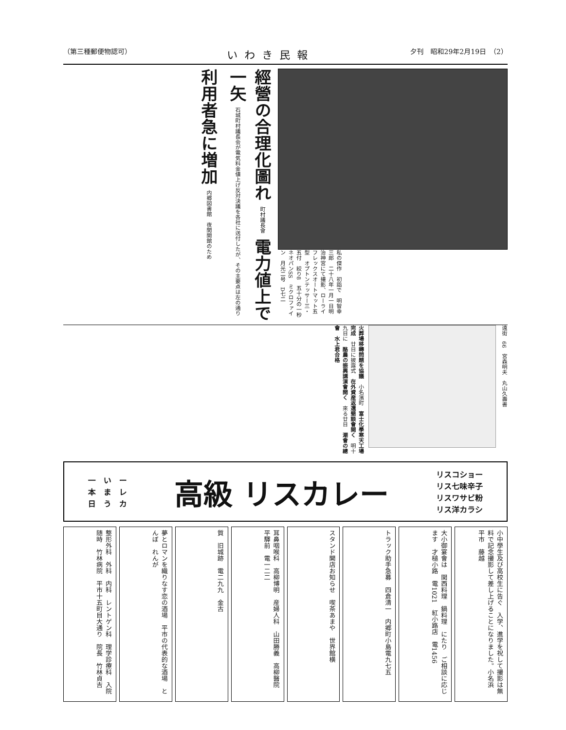（第三種郵便物認可） いわき民報 夕刊　昭和29年2月19日　（2）
私の傑作　初詣で　明智幸三郎　二十八年一月一日明治神宮にて撮影、ローライフレックスオートマット五型　オプトンテッサー三・五付　絞り8　五十分の一秒　ネオパンSS　ミクロファイン　月光二号　D七二
經營の合理化圖れ　町村議長會　電力値上で一矢　石城町村議長会が電気料金値上げ反対決議を各社に送付したが、その主要点は左の通り
利用者急に増加　内郷図書館　夜間開館のため
遠街　66　宮森明夫　丸山久壽書
火葬場移轉問題を協議　小名濱町　富士化學寒天工場完成　廿日に披露式　在外資産返還懇談會開く　明十九日に　酪農の振興講演會開く　來る廿日　潮會の總會　水上君合格
一　い　ー
本　ま　レ
日　う　カ
高級 リスカレー
リスコショー
リス七味辛子
リスワサビ粉
リス洋カラシ
小中學生及び高校生に告ぐ　入学、進学を祝して撮影は無料で記念撮影して差し上げることになりました。小名浜　平市　藤越
大小御宴會は　関西料理　鍋料理　にたり　ご相談に応じます　才槌小路　電1021　紅小路店　電1456
トラック助手急募　四倉清一　内郷町小島電九七五
スタンド開店お知らせ　喫茶あまや　世界館横
耳鼻咽喉科　高柳博明　産婦人科　山田勝義　高柳醫院　平驛前　電一二二
質　旧城跡　電二九九　金古
夢とロマンを織りなす恋の酒場　平市の代表的な酒場　とんぼ　れんが
整形外科　外科　内科　レントゲン科　理学診療科　入院随時　竹林病院　平市十五町目大通り　院長　竹林貞吉